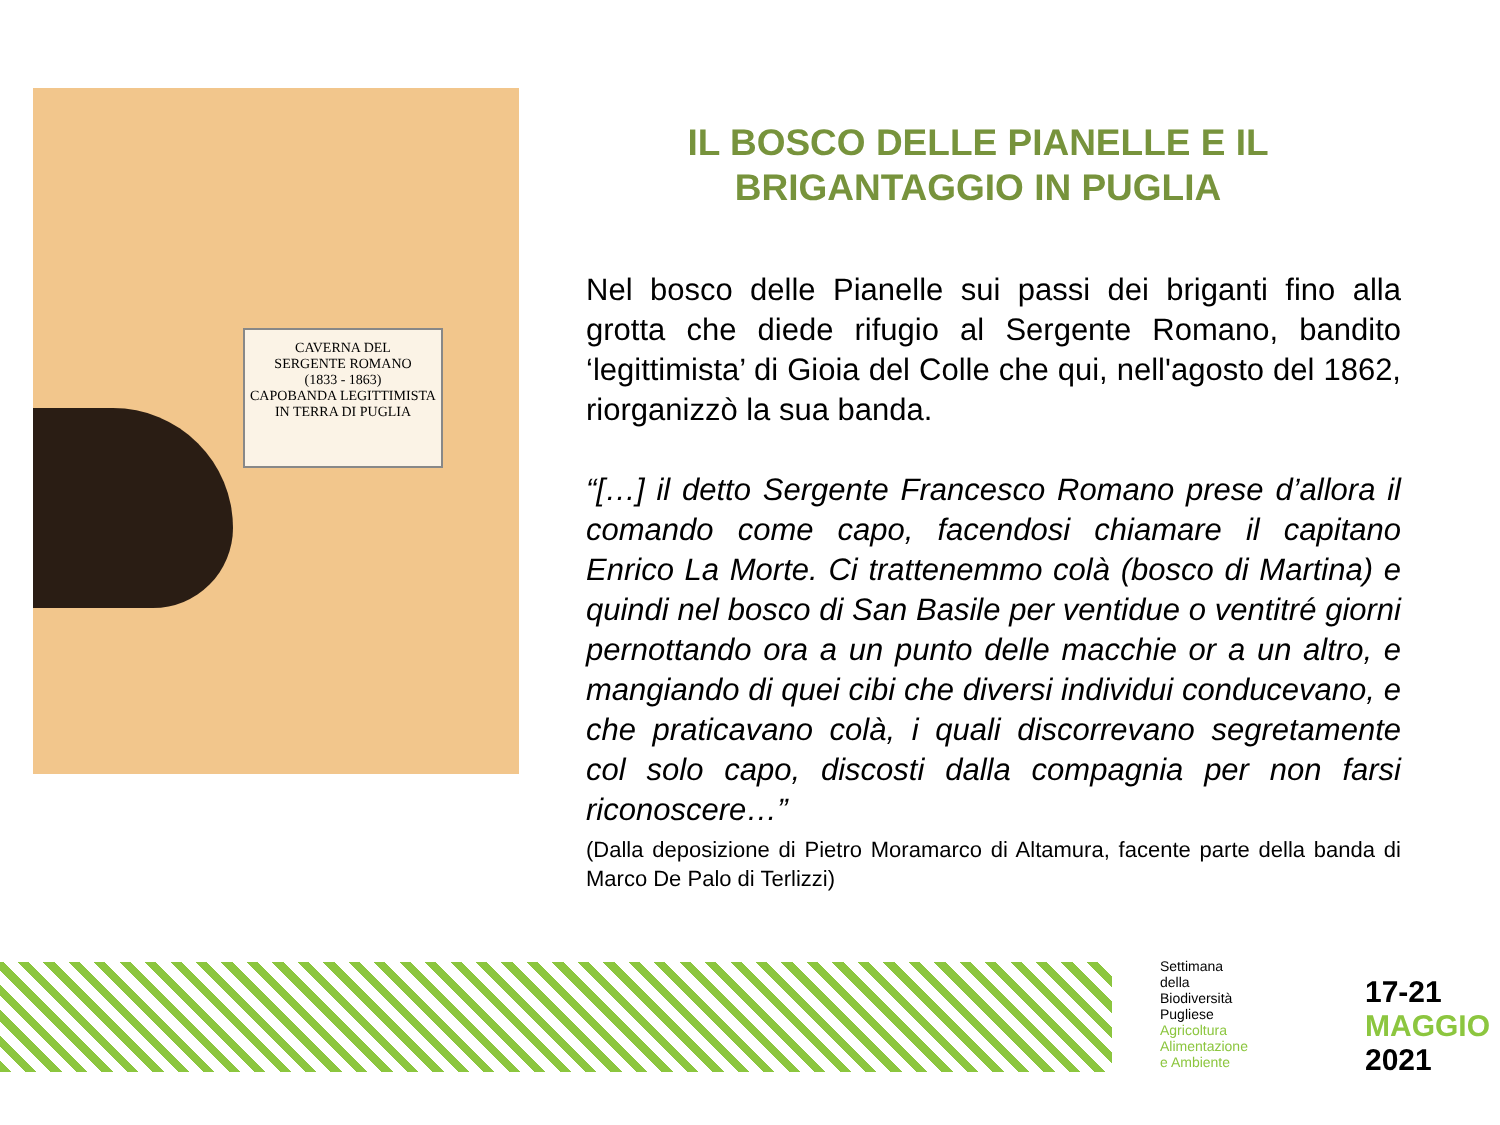CAVERNA DEL
SERGENTE ROMANO
(1833 - 1863)
CAPOBANDA LEGITTIMISTA
IN TERRA DI PUGLIA
IL BOSCO DELLE PIANELLE E IL BRIGANTAGGIO IN PUGLIA
Nel bosco delle Pianelle sui passi dei briganti fino alla grotta che diede rifugio al Sergente Romano, bandito ‘legittimista’ di Gioia del Colle che qui, nell'agosto del 1862, riorganizzò la sua banda.
“[…] il detto Sergente Francesco Romano prese d’allora il comando come capo, facendosi chiamare il capitano Enrico La Morte. Ci trattenemmo colà (bosco di Martina) e quindi nel bosco di San Basile per ventidue o ventitré giorni pernottando ora a un punto delle macchie or a un altro, e mangiando di quei cibi che diversi individui conducevano, e che praticavano colà, i quali discorrevano segretamente col solo capo, discosti dalla compagnia per non farsi riconoscere…”
(Dalla deposizione di Pietro Moramarco di Altamura, facente parte della banda di Marco De Palo di Terlizzi)
Settimana
della
Biodiversità
Pugliese
Agricoltura
Alimentazione
e Ambiente
17-21
MAGGIO
2021